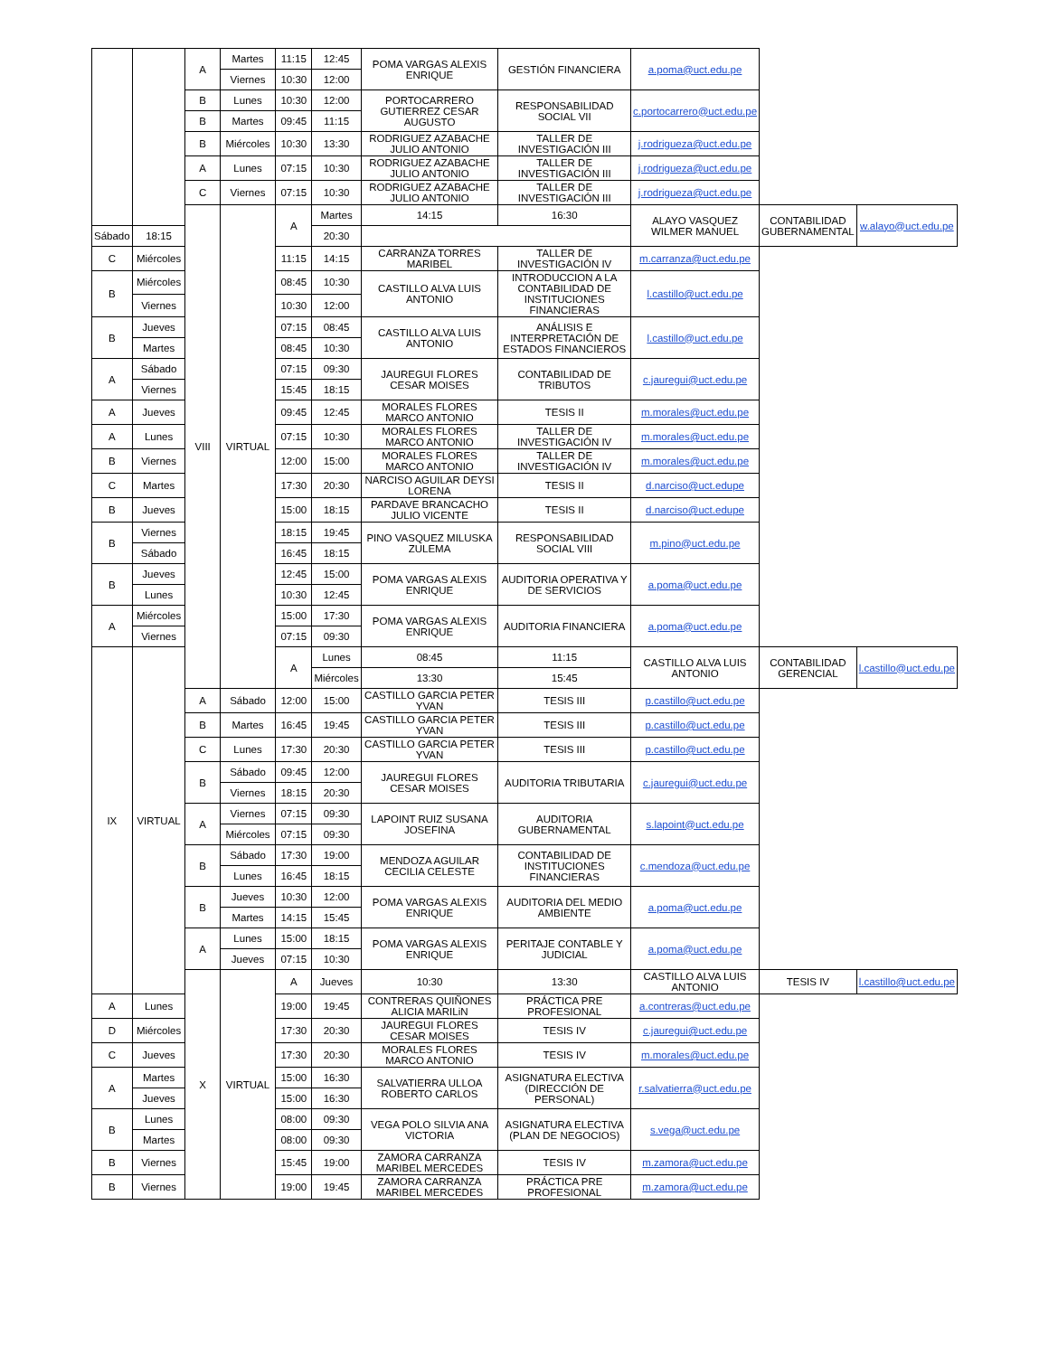| | | A | Martes | 11:15 | 12:45 | POMA VARGAS ALEXIS ENRIQUE | GESTIÓN FINANCIERA | a.poma@uct.edu.pe | | |
| | | | Viernes | 10:30 | 12:00 | | | | | |
| | | B | Lunes | 10:30 | 12:00 | PORTOCARRERO GUTIERREZ CESAR AUGUSTO | RESPONSABILIDAD SOCIAL VII | c.portocarrero@uct.edu.pe | | |
| | | B | Martes | 09:45 | 11:15 | | | | | |
| | | B | Miércoles | 10:30 | 13:30 | RODRIGUEZ AZABACHE JULIO ANTONIO | TALLER DE INVESTIGACIÓN III | j.rodrigueza@uct.edu.pe | | |
| | | A | Lunes | 07:15 | 10:30 | RODRIGUEZ AZABACHE JULIO ANTONIO | TALLER DE INVESTIGACIÓN III | j.rodrigueza@uct.edu.pe | | |
| | | C | Viernes | 07:15 | 10:30 | RODRIGUEZ AZABACHE JULIO ANTONIO | TALLER DE INVESTIGACIÓN III | j.rodrigueza@uct.edu.pe | | |
| | | VIII | VIRTUAL | A | Martes | 14:15 | 16:30 | ALAYO VASQUEZ WILMER MANUEL | CONTABILIDAD GUBERNAMENTAL | w.alayo@uct.edu.pe |
| Sábado | 18:15 | | | | 20:30 | | | | | |
| C | Miércoles | | | 11:15 | 14:15 | CARRANZA TORRES MARIBEL | TALLER DE INVESTIGACIÓN IV | m.carranza@uct.edu.pe | | |
| B | Miércoles | | | 08:45 | 10:30 | CASTILLO ALVA LUIS ANTONIO | INTRODUCCION A LA CONTABILIDAD DE INSTITUCIONES FINANCIERAS | l.castillo@uct.edu.pe | | |
| | Viernes | | | 10:30 | 12:00 | | | | | |
| B | Jueves | | | 07:15 | 08:45 | CASTILLO ALVA LUIS ANTONIO | ANÁLISIS E INTERPRETACIÓN DE ESTADOS FINANCIEROS | l.castillo@uct.edu.pe | | |
| | Martes | | | 08:45 | 10:30 | | | | | |
| A | Sábado | | | 07:15 | 09:30 | JAUREGUI FLORES CESAR MOISES | CONTABILIDAD DE TRIBUTOS | c.jauregui@uct.edu.pe | | |
| | Viernes | | | 15:45 | 18:15 | | | | | |
| A | Jueves | | | 09:45 | 12:45 | MORALES FLORES MARCO ANTONIO | TESIS II | m.morales@uct.edu.pe | | |
| A | Lunes | | | 07:15 | 10:30 | MORALES FLORES MARCO ANTONIO | TALLER DE INVESTIGACIÓN IV | m.morales@uct.edu.pe | | |
| B | Viernes | | | 12:00 | 15:00 | MORALES FLORES MARCO ANTONIO | TALLER DE INVESTIGACIÓN IV | m.morales@uct.edu.pe | | |
| C | Martes | | | 17:30 | 20:30 | NARCISO AGUILAR DEYSI LORENA | TESIS II | d.narciso@uct.edupe | | |
| B | Jueves | | | 15:00 | 18:15 | PARDAVE BRANCACHO JULIO VICENTE | TESIS II | d.narciso@uct.edupe | | |
| B | Viernes | | | 18:15 | 19:45 | PINO VASQUEZ MILUSKA ZULEMA | RESPONSABILIDAD SOCIAL VIII | m.pino@uct.edu.pe | | |
| | Sábado | | | 16:45 | 18:15 | | | | | |
| B | Jueves | | | 12:45 | 15:00 | POMA VARGAS ALEXIS ENRIQUE | AUDITORIA OPERATIVA Y DE SERVICIOS | a.poma@uct.edu.pe | | |
| | Lunes | | | 10:30 | 12:45 | | | | | |
| A | Miércoles | | | 15:00 | 17:30 | POMA VARGAS ALEXIS ENRIQUE | AUDITORIA FINANCIERA | a.poma@uct.edu.pe | | |
| | Viernes | | | 07:15 | 09:30 | | | | | |
| IX | VIRTUAL | | | A | Lunes | 08:45 | 11:15 | CASTILLO ALVA LUIS ANTONIO | CONTABILIDAD GERENCIAL | l.castillo@uct.edu.pe |
| | | | | | Miércoles | 13:30 | 15:45 | | | |
| | | A | Sábado | 12:00 | 15:00 | CASTILLO GARCIA PETER YVAN | TESIS III | p.castillo@uct.edu.pe | | |
| | | B | Martes | 16:45 | 19:45 | CASTILLO GARCIA PETER YVAN | TESIS III | p.castillo@uct.edu.pe | | |
| | | C | Lunes | 17:30 | 20:30 | CASTILLO GARCIA PETER YVAN | TESIS III | p.castillo@uct.edu.pe | | |
| | | B | Sábado | 09:45 | 12:00 | JAUREGUI FLORES CESAR MOISES | AUDITORIA TRIBUTARIA | c.jauregui@uct.edu.pe | | |
| | | | Viernes | 18:15 | 20:30 | | | | | |
| | | A | Viernes | 07:15 | 09:30 | LAPOINT RUIZ SUSANA JOSEFINA | AUDITORIA GUBERNAMENTAL | s.lapoint@uct.edu.pe | | |
| | | | Miércoles | 07:15 | 09:30 | | | | | |
| | | B | Sábado | 17:30 | 19:00 | MENDOZA AGUILAR CECILIA CELESTE | CONTABILIDAD DE INSTITUCIONES FINANCIERAS | c.mendoza@uct.edu.pe | | |
| | | | Lunes | 16:45 | 18:15 | | | | | |
| | | B | Jueves | 10:30 | 12:00 | POMA VARGAS ALEXIS ENRIQUE | AUDITORIA DEL MEDIO AMBIENTE | a.poma@uct.edu.pe | | |
| | | | Martes | 14:15 | 15:45 | | | | | |
| | | A | Lunes | 15:00 | 18:15 | POMA VARGAS ALEXIS ENRIQUE | PERITAJE CONTABLE Y JUDICIAL | a.poma@uct.edu.pe | | |
| | | | Jueves | 07:15 | 10:30 | | | | | |
| | | X | VIRTUAL | A | Jueves | 10:30 | 13:30 | CASTILLO ALVA LUIS ANTONIO | TESIS IV | l.castillo@uct.edu.pe |
| A | Lunes | | | 19:00 | 19:45 | CONTRERAS QUIÑONES ALICIA MARILiN | PRÁCTICA PRE PROFESIONAL | a.contreras@uct.edu.pe | | |
| D | Miércoles | | | 17:30 | 20:30 | JAUREGUI FLORES CESAR MOISES | TESIS IV | c.jauregui@uct.edu.pe | | |
| C | Jueves | | | 17:30 | 20:30 | MORALES FLORES MARCO ANTONIO | TESIS IV | m.morales@uct.edu.pe | | |
| A | Martes | | | 15:00 | 16:30 | SALVATIERRA ULLOA ROBERTO CARLOS | ASIGNATURA ELECTIVA (DIRECCIÓN DE PERSONAL) | r.salvatierra@uct.edu.pe | | |
| | Jueves | | | 15:00 | 16:30 | | | | | |
| B | Lunes | | | 08:00 | 09:30 | VEGA POLO SILVIA ANA VICTORIA | ASIGNATURA ELECTIVA (PLAN DE NEGOCIOS) | s.vega@uct.edu.pe | | |
| | Martes | | | 08:00 | 09:30 | | | | | |
| B | Viernes | | | 15:45 | 19:00 | ZAMORA CARRANZA MARIBEL MERCEDES | TESIS IV | m.zamora@uct.edu.pe | | |
| B | Viernes | | | 19:00 | 19:45 | ZAMORA CARRANZA MARIBEL MERCEDES | PRÁCTICA PRE PROFESIONAL | m.zamora@uct.edu.pe | | |